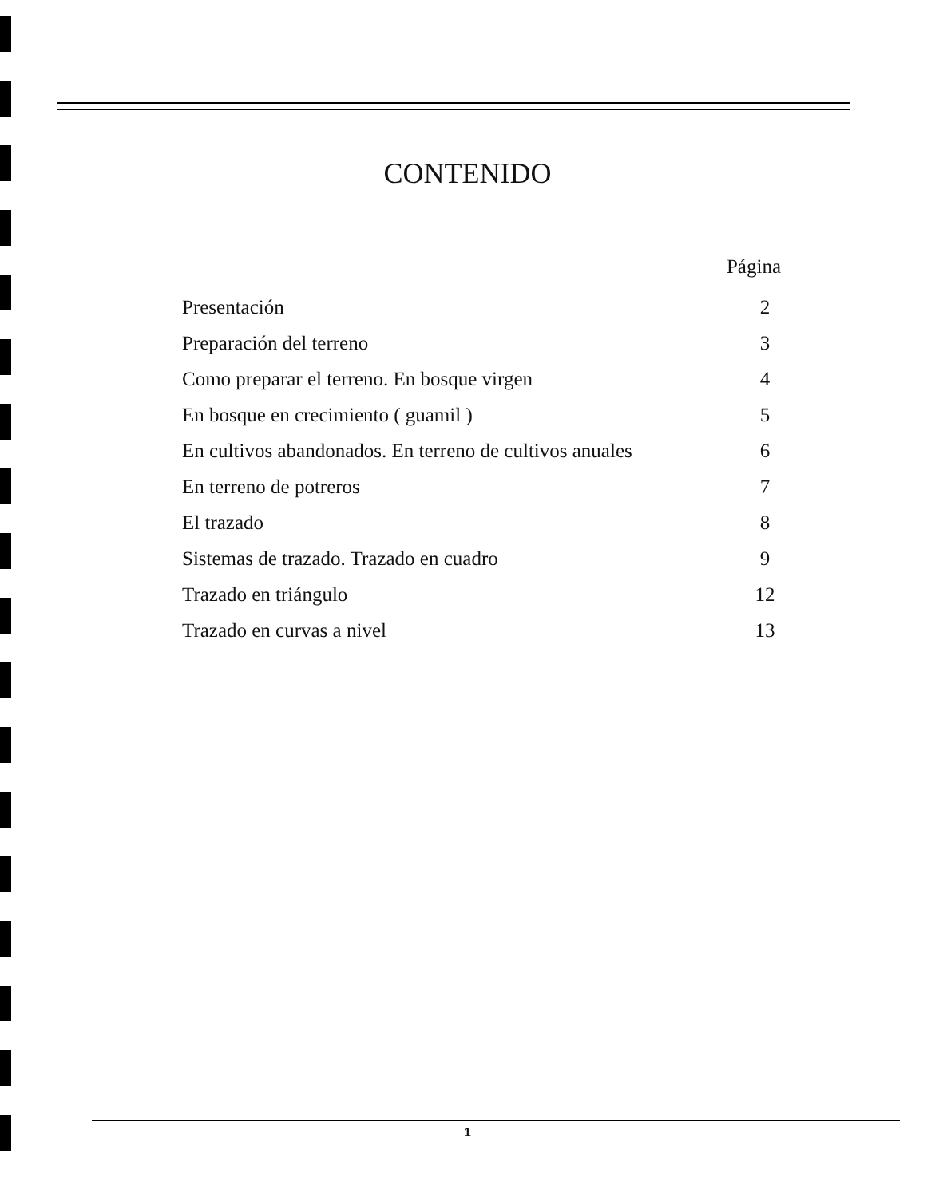CONTENIDO
Página
Presentación 2
Preparación del terreno 3
Como preparar el terreno. En bosque virgen 4
En bosque en crecimiento ( guamil ) 5
En cultivos abandonados. En terreno de cultivos anuales 6
En terreno de potreros 7
El trazado 8
Sistemas de trazado. Trazado en cuadro 9
Trazado en triángulo 12
Trazado en curvas a nivel 13
1